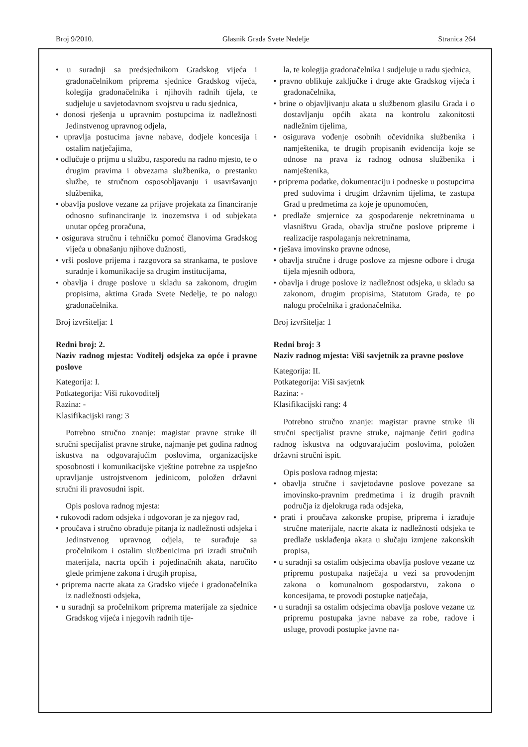Broj 9/2010. Glasnik Grada Svete Nedelje Stranica 264
• u suradnji sa predsjednikom Gradskog vijeća i gradonačelnikom priprema sjednice Gradskog vijeća, kolegija gradonačelnika i njihovih radnih tijela, te sudjeluje u savjetodavnom svojstvu u radu sjednica,
• donosi rješenja u upravnim postupcima iz nadležnosti Jedinstvenog upravnog odjela,
• upravlja postucima javne nabave, dodjele koncesija i ostalim natječajima,
• odlučuje o prijmu u službu, rasporedu na radno mjesto, te o drugim pravima i obvezama službenika, o prestanku službe, te stručnom osposobljavanju i usavršavanju službenika,
• obavlja poslove vezane za prijave projekata za financiranje odnosno sufinanciranje iz inozemstva i od subjekata unutar općeg proračuna,
• osigurava stručnu i tehničku pomoć članovima Gradskog vijeća u obnašanju njihove dužnosti,
• vrši poslove prijema i razgovora sa strankama, te poslove suradnje i komunikacije sa drugim institucijama,
• obavlja i druge poslove u skladu sa zakonom, drugim propisima, aktima Grada Svete Nedelje, te po nalogu gradonačelnika.
Broj izvršitelja: 1
Redni broj: 2.
Naziv radnog mjesta: Voditelj odsjeka za opće i pravne poslove
Kategorija: I.
Potkategorija: Viši rukovoditelj
Razina: -
Klasifikacijski rang: 3
Potrebno stručno znanje: magistar pravne struke ili stručni specijalist pravne struke, najmanje pet godina radnog iskustva na odgovarajućim poslovima, organizacijske sposobnosti i komunikacijske vještine potrebne za uspješno upravljanje ustrojstvenom jedinicom, položen državni stručni ili pravosudni ispit.
Opis poslova radnog mjesta:
• rukovodi radom odsjeka i odgovoran je za njegov rad,
• proučava i stručno obrađuje pitanja iz nadležnosti odsjeka i Jedinstvenog upravnog odjela, te surađuje sa pročelnikom i ostalim službenicima pri izradi stručnih materijala, nacrta općih i pojedinačnih akata, naročito glede primjene zakona i drugih propisa,
• priprema nacrte akata za Gradsko vijeće i gradonačelnika iz nadležnosti odsjeka,
• u suradnji sa pročelnikom priprema materijale za sjednice Gradskog vijeća i njegovih radnih tije-
la, te kolegija gradonačelnika i sudjeluje u radu sjednica,
• pravno oblikuje zaključke i druge akte Gradskog vijeća i gradonačelnika,
• brine o objavljivanju akata u službenom glasilu Grada i o dostavljanju općih akata na kontrolu zakonitosti nadležnim tijelima,
• osigurava vođenje osobnih očevidnika službenika i namještenika, te drugih propisanih evidencija koje se odnose na prava iz radnog odnosa službenika i namještenika,
• priprema podatke, dokumentaciju i podneske u postupcima pred sudovima i drugim državnim tijelima, te zastupa Grad u predmetima za koje je opunomoćen,
• predlaže smjernice za gospodarenje nekretninama u vlasništvu Grada, obavlja stručne poslove pripreme i realizacije raspolaganja nekretninama,
• rješava imovinsko pravne odnose,
• obavlja stručne i druge poslove za mjesne odbore i druga tijela mjesnih odbora,
• obavlja i druge poslove iz nadležnost odsjeka, u skladu sa zakonom, drugim propisima, Statutom Grada, te po nalogu pročelnika i gradonačelnika.
Broj izvršitelja: 1
Redni broj: 3
Naziv radnog mjesta: Viši savjetnik za pravne poslove
Kategorija: II.
Potkategorija: Viši savjetnk
Razina: -
Klasifikacijski rang: 4
Potrebno stručno znanje: magistar pravne struke ili stručni specijalist pravne struke, najmanje četiri godina radnog iskustva na odgovarajućim poslovima, položen državni stručni ispit.
Opis poslova radnog mjesta:
• obavlja stručne i savjetodavne poslove povezane sa imovinsko-pravnim predmetima i iz drugih pravnih područja iz djelokruga rada odsjeka,
• prati i proučava zakonske propise, priprema i izrađuje stručne materijale, nacrte akata iz nadležnosti odsjeka te predlaže usklađenja akata u slučaju izmjene zakonskih propisa,
• u suradnji sa ostalim odsjecima obavlja poslove vezane uz pripremu postupaka natječaja u vezi sa provođenjm zakona o komunalnom gospodarstvu, zakona o koncesijama, te provodi postupke natječaja,
• u suradnji sa ostalim odsjecima obavlja poslove vezane uz pripremu postupaka javne nabave za robe, radove i usluge, provodi postupke javne na-